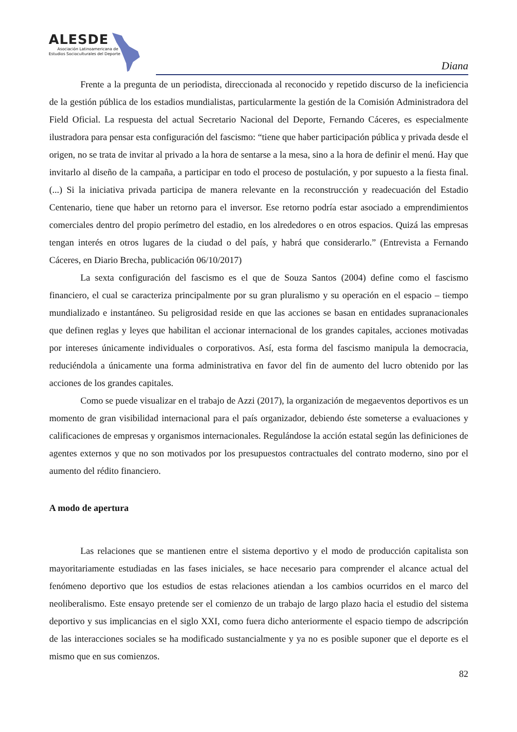ALESDE
Asociación Latinoamericana de
Estudios Socioculturales del Deporte
Diana
Frente a la pregunta de un periodista, direccionada al reconocido y repetido discurso de la ineficiencia de la gestión pública de los estadios mundialistas, particularmente la gestión de la Comisión Administradora del Field Oficial. La respuesta del actual Secretario Nacional del Deporte, Fernando Cáceres, es especialmente ilustradora para pensar esta configuración del fascismo: “tiene que haber participación pública y privada desde el origen, no se trata de invitar al privado a la hora de sentarse a la mesa, sino a la hora de definir el menú. Hay que invitarlo al diseño de la campaña, a participar en todo el proceso de postulación, y por supuesto a la fiesta final. (...) Si la iniciativa privada participa de manera relevante en la reconstrucción y readecuación del Estadio Centenario, tiene que haber un retorno para el inversor. Ese retorno podría estar asociado a emprendimientos comerciales dentro del propio perímetro del estadio, en los alrededores o en otros espacios. Quizá las empresas tengan interés en otros lugares de la ciudad o del país, y habrá que considerarlo.” (Entrevista a Fernando Cáceres, en Diario Brecha, publicación 06/10/2017)
La sexta configuración del fascismo es el que de Souza Santos (2004) define como el fascismo financiero, el cual se caracteriza principalmente por su gran pluralismo y su operación en el espacio – tiempo mundializado e instantáneo. Su peligrosidad reside en que las acciones se basan en entidades supranacionales que definen reglas y leyes que habilitan el accionar internacional de los grandes capitales, acciones motivadas por intereses únicamente individuales o corporativos. Así, esta forma del fascismo manipula la democracia, reduciéndola a únicamente una forma administrativa en favor del fin de aumento del lucro obtenido por las acciones de los grandes capitales.
Como se puede visualizar en el trabajo de Azzi (2017), la organización de megaeventos deportivos es un momento de gran visibilidad internacional para el país organizador, debiendo éste someterse a evaluaciones y calificaciones de empresas y organismos internacionales. Regulándose la acción estatal según las definiciones de agentes externos y que no son motivados por los presupuestos contractuales del contrato moderno, sino por el aumento del rédito financiero.
A modo de apertura
Las relaciones que se mantienen entre el sistema deportivo y el modo de producción capitalista son mayoritariamente estudiadas en las fases iniciales, se hace necesario para comprender el alcance actual del fenómeno deportivo que los estudios de estas relaciones atiendan a los cambios ocurridos en el marco del neoliberalismo. Este ensayo pretende ser el comienzo de un trabajo de largo plazo hacia el estudio del sistema deportivo y sus implicancias en el siglo XXI, como fuera dicho anteriormente el espacio tiempo de adscripción de las interacciones sociales se ha modificado sustancialmente y ya no es posible suponer que el deporte es el mismo que en sus comienzos.
82